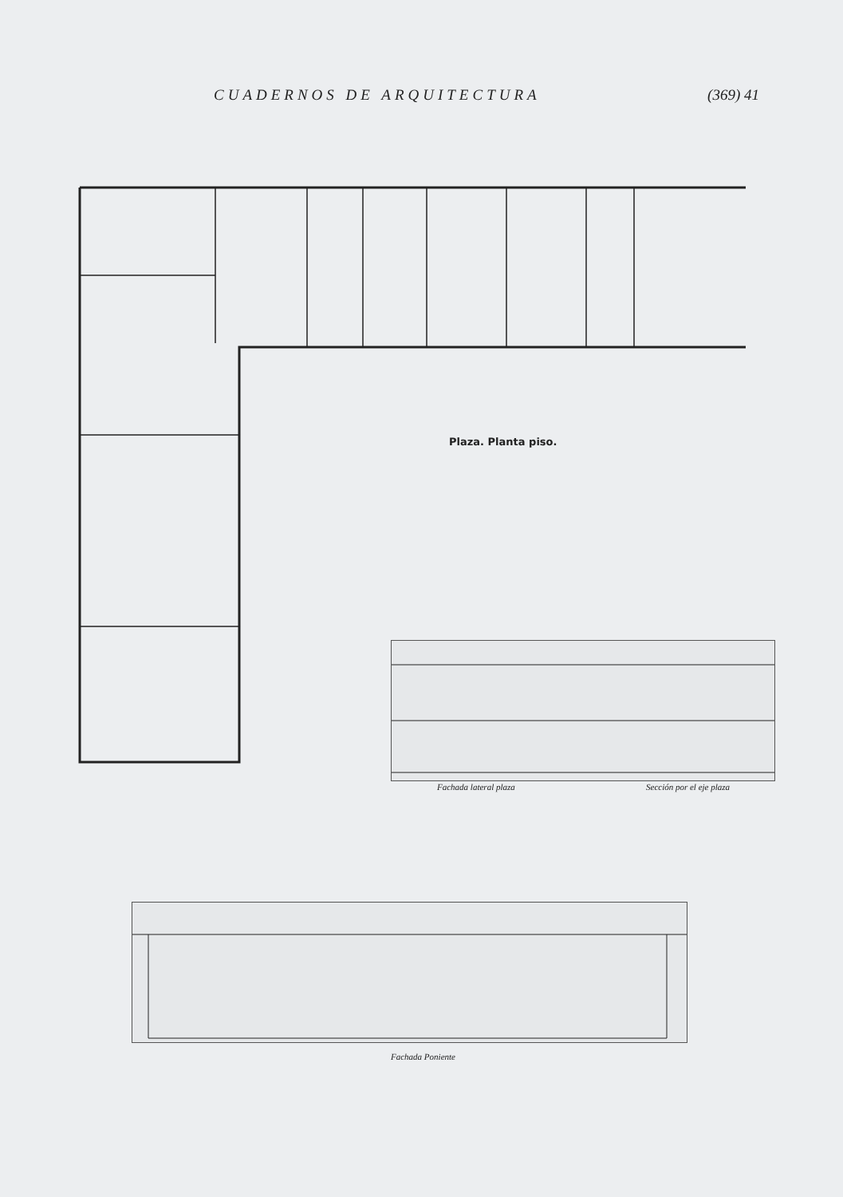CUADERNOS DE ARQUITECTURA (369) 41
Plaza. Planta piso.
Fachada lateral plaza Sección por el eje plaza
Fachada Poniente